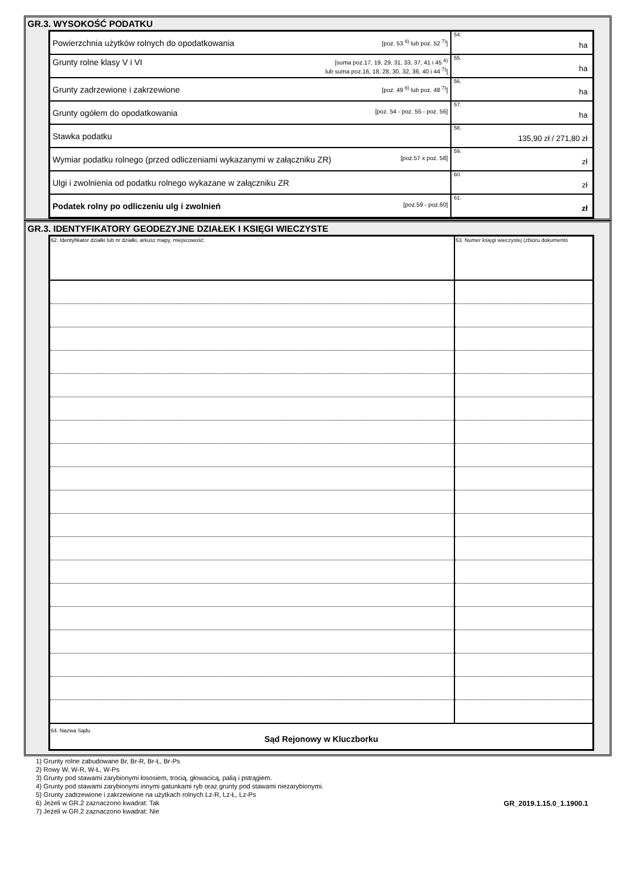GR.3. WYSOKOŚĆ PODATKU
| Powierzchnia użytków rolnych do opodatkowania [poz. 53 <sup>6)</sup> lub poz. 52 <sup>7)</sup>] | 54. ha |
| Grunty rolne klasy V i VI [suma poz.17, 19, 29, 31, 33, 37, 41 i 45 <sup>6)</sup> lub suma poz.16, 18, 28, 30, 32, 36, 40 i 44 <sup>7)</sup>] | 55. ha |
| Grunty zadrzewione i zakrzewione [poz. 49 <sup>6)</sup> lub poz. 48 <sup>7)</sup>] | 56. ha |
| Grunty ogółem do opodatkowania [poz. 54 - poz. 55 - poz. 56] | 57. ha |
| Stawka podatku | 58. 135,90 zł / 271,80 zł |
| Wymiar podatku rolnego (przed odliczeniami wykazanymi w załączniku ZR) [poz.57 x poz. 58] | 59. zł |
| Ulgi i zwolnienia od podatku rolnego wykazane w załączniku ZR | 60. zł |
| Podatek rolny po odliczeniu ulg i zwolnień [poz.59 - poz.60] | 61. zł |
GR.3. IDENTYFIKATORY GEODEZYJNE DZIAŁEK I KSIĘGI WIECZYSTE
| 62. Identyfikator działki lub nr działki, arkusz mapy, miejscowość: | 63. Numer księgi wieczystej (zbioru dokumentó |
| 64. Nazwa Sądu Sąd Rejonowy w Kluczborku | |
1) Grunty rolne zabudowane Br, Br-R, Br-Ł, Br-Ps
2) Rowy W, W-R, W-Ł, W-Ps
3) Grunty pod stawami zarybionymi łososiem, trocią, głowacicą, palią i pstrągiem.
4) Grunty pod stawami zarybionymi innymi gatunkami ryb oraz grunty pod stawami niezarybionymi.
5) Grunty zadrzewione i zakrzewione na użytkach rolnych Lz-R, Lz-Ł, Lz-Ps
6) Jeżeli w GR.2 zaznaczono kwadrat: Tak GR_2019.1.15.0_1.1900.1
7) Jeżeli w GR.2 zaznaczono kwadrat: Nie